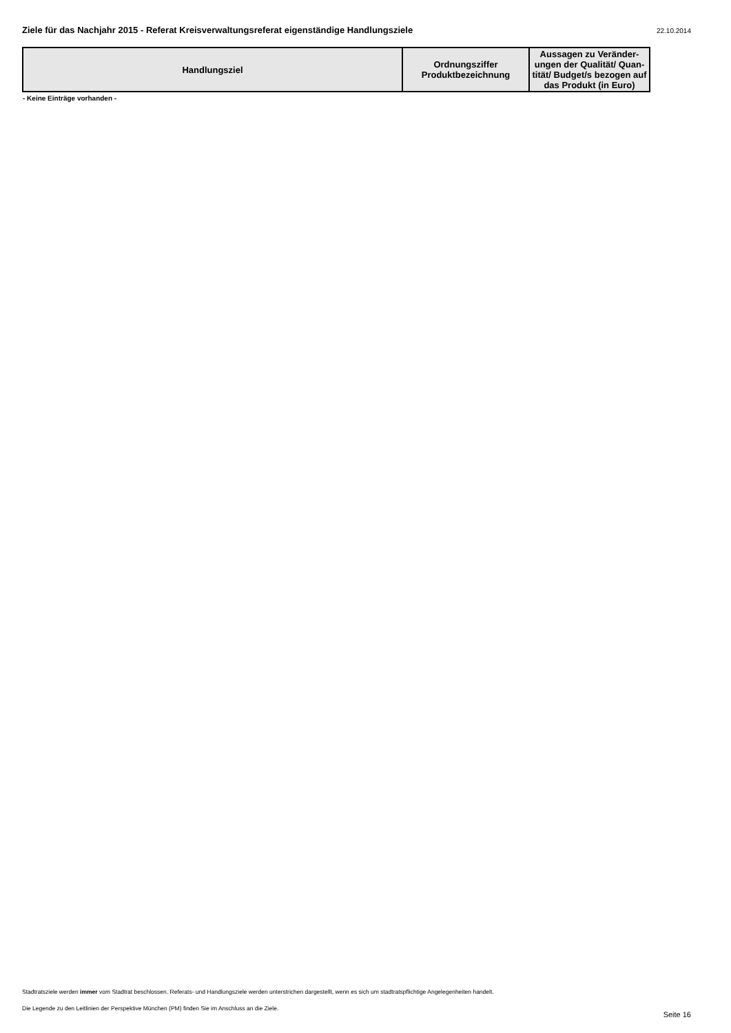Ziele für das Nachjahr 2015 - Referat Kreisverwaltungsreferat eigenständige Handlungsziele 22.10.2014
| Handlungsziel | Ordnungsziffer Produktbezeichnung | Aussagen zu Veränder- ungen der Qualität/ Quan- tität/ Budget/s bezogen auf das Produkt (in Euro) |
| --- | --- | --- |
- Keine Einträge vorhanden -
Stadtratsziele werden immer vom Stadtrat beschlossen. Referats- und Handlungsziele werden unterstrichen dargestellt, wenn es sich um stadtratspflichtige Angelegenheiten handelt.
Die Legende zu den Leitlinien der Perspektive München (PM) finden Sie im Anschluss an die Ziele.
Seite 16